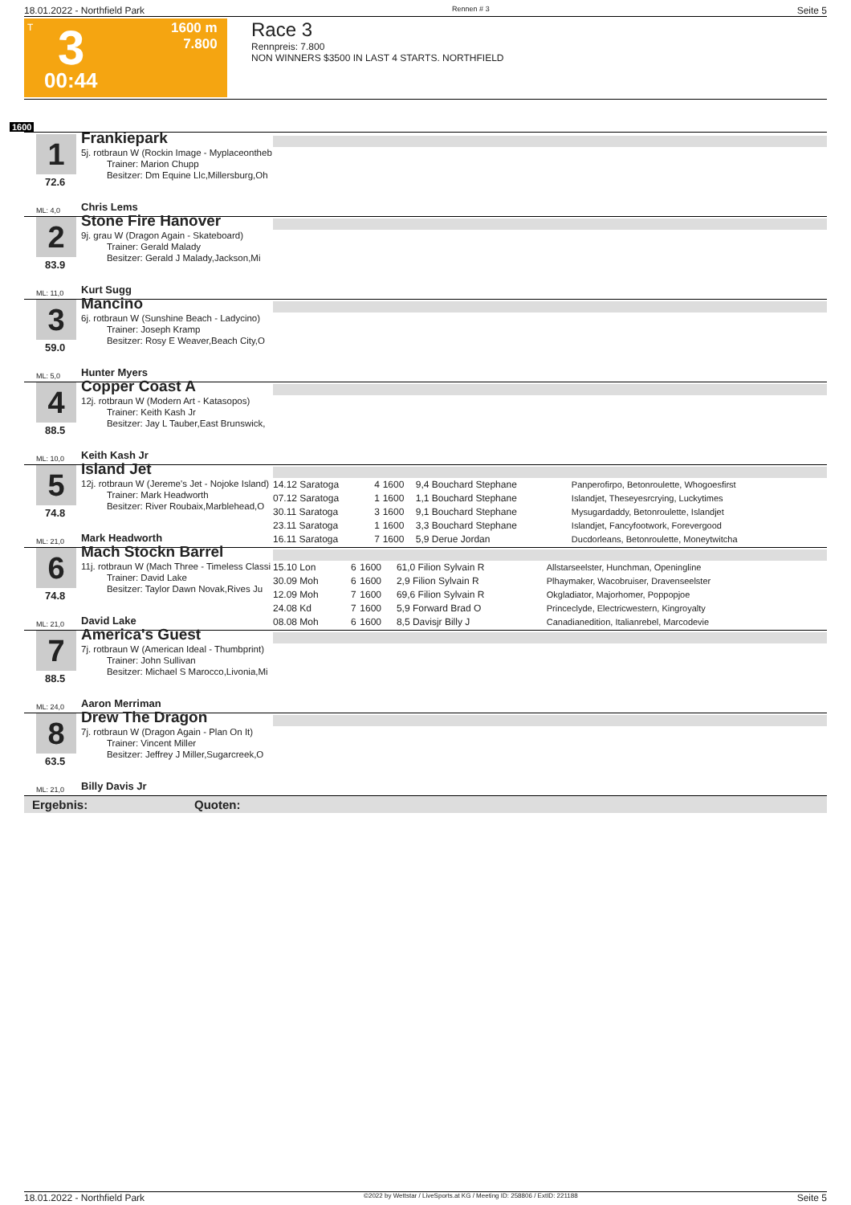18.01.2022 - Northfield Park Rennen # 3 Seite 5
T 3
00:44
1600 m
7.800
Race 3
Rennpreis: 7.800
NON WINNERS $3500 IN LAST 4 STARTS. NORTHFIELD
1600
1 Frankiepark
5j. rotbraun W (Rockin Image - Myplaceontheb
Trainer: Marion Chupp
Besitzer: Dm Equine Llc,Millersburg,Oh
72.6
ML: 4,0 Chris Lems
2 Stone Fire Hanover
9j. grau W (Dragon Again - Skateboard)
Trainer: Gerald Malady
Besitzer: Gerald J Malady,Jackson,Mi
83.9
ML: 11,0 Kurt Sugg
3 Mancino
6j. rotbraun W (Sunshine Beach - Ladycino)
Trainer: Joseph Kramp
Besitzer: Rosy E Weaver,Beach City,O
59.0
ML: 5,0 Hunter Myers
4 Copper Coast A
12j. rotbraun W (Modern Art - Katasopos)
Trainer: Keith Kash Jr
Besitzer: Jay L Tauber,East Brunswick,
88.5
ML: 10,0 Keith Kash Jr
5 Island Jet
12j. rotbraun W (Jereme's Jet - Nojoke Island)
Trainer: Mark Headworth
Besitzer: River Roubaix,Marblehead,O
74.8
ML: 21,0 Mark Headworth
| 14.12 Saratoga | 4 | 1600 | 9,4 Bouchard Stephane | Panperofirpo, Betonroulette, Whogoesfirst |
| 07.12 Saratoga | 1 | 1600 | 1,1 Bouchard Stephane | Islandjet, Theseyesrcrying, Luckytimes |
| 30.11 Saratoga | 3 | 1600 | 9,1 Bouchard Stephane | Mysugardaddy, Betonroulette, Islandjet |
| 23.11 Saratoga | 1 | 1600 | 3,3 Bouchard Stephane | Islandjet, Fancyfootwork, Forevergood |
| 16.11 Saratoga | 7 | 1600 | 5,9 Derue Jordan | Ducdorleans, Betonroulette, Moneytwitcha |
6 Mach Stockn Barrel
11j. rotbraun W (Mach Three - Timeless Classi
Trainer: David Lake
Besitzer: Taylor Dawn Novak,Rives Ju
74.8
ML: 21,0 David Lake
| 15.10 Lon | 6 | 1600 | 61,0 Filion Sylvain R | Allstarseelster, Hunchman, Openingline |
| 30.09 Moh | 6 | 1600 | 2,9 Filion Sylvain R | Plhaymaker, Wacobruiser, Dravenseelster |
| 12.09 Moh | 7 | 1600 | 69,6 Filion Sylvain R | Okgladiator, Majorhomer, Poppopjoe |
| 24.08 Kd | 7 | 1600 | 5,9 Forward Brad O | Princeclyde, Electricwestern, Kingroyalty |
| 08.08 Moh | 6 | 1600 | 8,5 Davisjr Billy J | Canadianedition, Italianrebel, Marcodevie |
7 America's Guest
7j. rotbraun W (American Ideal - Thumbprint)
Trainer: John Sullivan
Besitzer: Michael S Marocco,Livonia,Mi
88.5
ML: 24,0 Aaron Merriman
8 Drew The Dragon
7j. rotbraun W (Dragon Again - Plan On It)
Trainer: Vincent Miller
Besitzer: Jeffrey J Miller,Sugarcreek,O
63.5
ML: 21,0 Billy Davis Jr
Ergebnis: Quoten:
18.01.2022 - Northfield Park ©2022 by Wettstar / LiveSports.at KG / Meeting ID: 258806 / ExtID: 221188 Seite 5